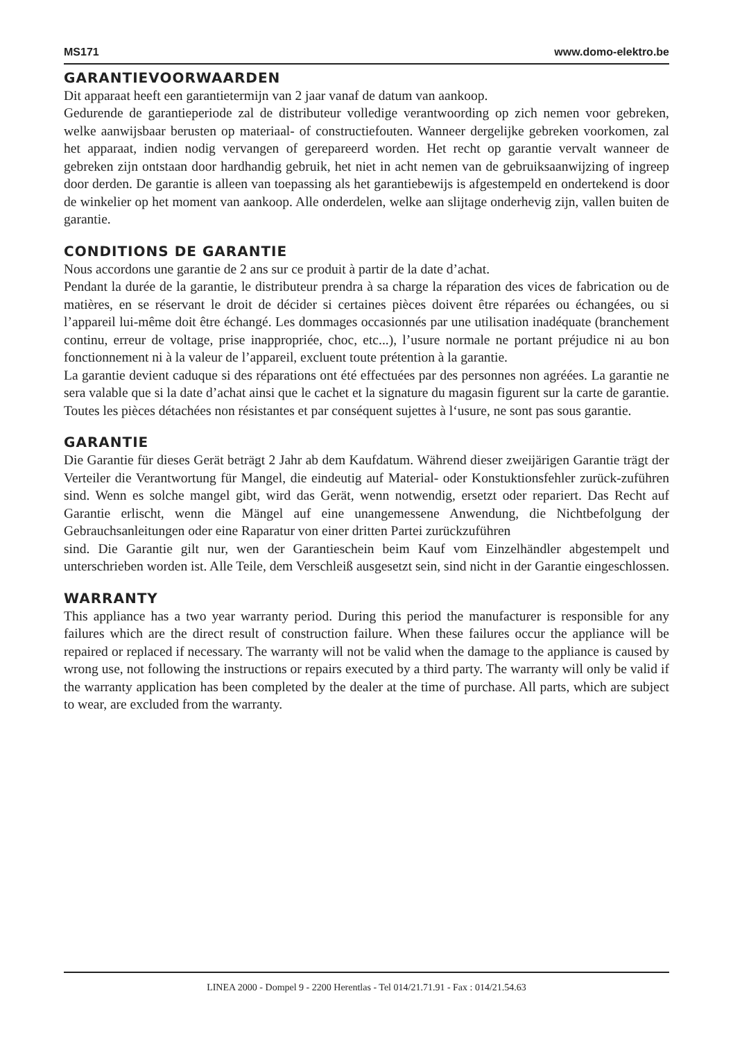MS171 www.domo-elektro.be
GARANTIEVOORWAARDEN
Dit apparaat heeft een garantietermijn van 2 jaar vanaf de datum van aankoop.
Gedurende de garantieperiode zal de distributeur volledige verantwoording op zich nemen voor gebreken, welke aanwijsbaar berusten op materiaal- of constructiefouten. Wanneer dergelijke gebreken voorkomen, zal het apparaat, indien nodig vervangen of gerepareerd worden. Het recht op garantie vervalt wanneer de gebreken zijn ontstaan door hardhandig gebruik, het niet in acht nemen van de gebruiksaanwijzing of ingreep door derden. De garantie is alleen van toepassing als het garantiebewijs is afgestempeld en ondertekend is door de winkelier op het moment van aankoop. Alle onderdelen, welke aan slijtage onderhevig zijn, vallen buiten de garantie.
CONDITIONS DE GARANTIE
Nous accordons une garantie de 2 ans sur ce produit à partir de la date d’achat.
Pendant la durée de la garantie, le distributeur prendra à sa charge la réparation des vices de fabrication ou de matières, en se réservant le droit de décider si certaines pièces doivent être réparées ou échangées, ou si l’appareil lui-même doit être échangé. Les dommages occasionnés par une utilisation inadéquate (branchement continu, erreur de voltage, prise inappropriée, choc, etc...), l’usure normale ne portant préjudice ni au bon fonctionnement ni à la valeur de l’appareil, excluent toute prétention à la garantie.
La garantie devient caduque si des réparations ont été effectuées par des personnes non agréées. La garantie ne sera valable que si la date d’achat ainsi que le cachet et la signature du magasin figurent sur la carte de garantie. Toutes les pièces détachées non résistantes et par conséquent sujettes à l‘usure, ne sont pas sous garantie.
GARANTIE
Die Garantie für dieses Gerät beträgt 2 Jahr ab dem Kaufdatum. Während dieser zweijärigen Garantie trägt der Verteiler die Verantwortung für Mangel, die eindeutig auf Material- oder Konstuktionsfehler zurück-zuführen sind. Wenn es solche mangel gibt, wird das Gerät, wenn notwendig, ersetzt oder repariert. Das Recht auf Garantie erlischt, wenn die Mängel auf eine unangemessene Anwendung, die Nichtbefolgung der Gebrauchsanleitungen oder eine Raparatur von einer dritten Partei zurückzuführen
sind. Die Garantie gilt nur, wen der Garantieschein beim Kauf vom Einzelhändler abgestempelt und unterschrieben worden ist. Alle Teile, dem Verschleiß ausgesetzt sein, sind nicht in der Garantie eingeschlossen.
WARRANTY
This appliance has a two year warranty period. During this period the manufacturer is responsible for any failures which are the direct result of construction failure. When these failures occur the appliance will be repaired or replaced if necessary. The warranty will not be valid when the damage to the appliance is caused by wrong use, not following the instructions or repairs executed by a third party. The warranty will only be valid if the warranty application has been completed by the dealer at the time of purchase. All parts, which are subject to wear, are excluded from the warranty.
LINEA 2000 - Dompel 9 - 2200 Herentlas - Tel 014/21.71.91 - Fax : 014/21.54.63